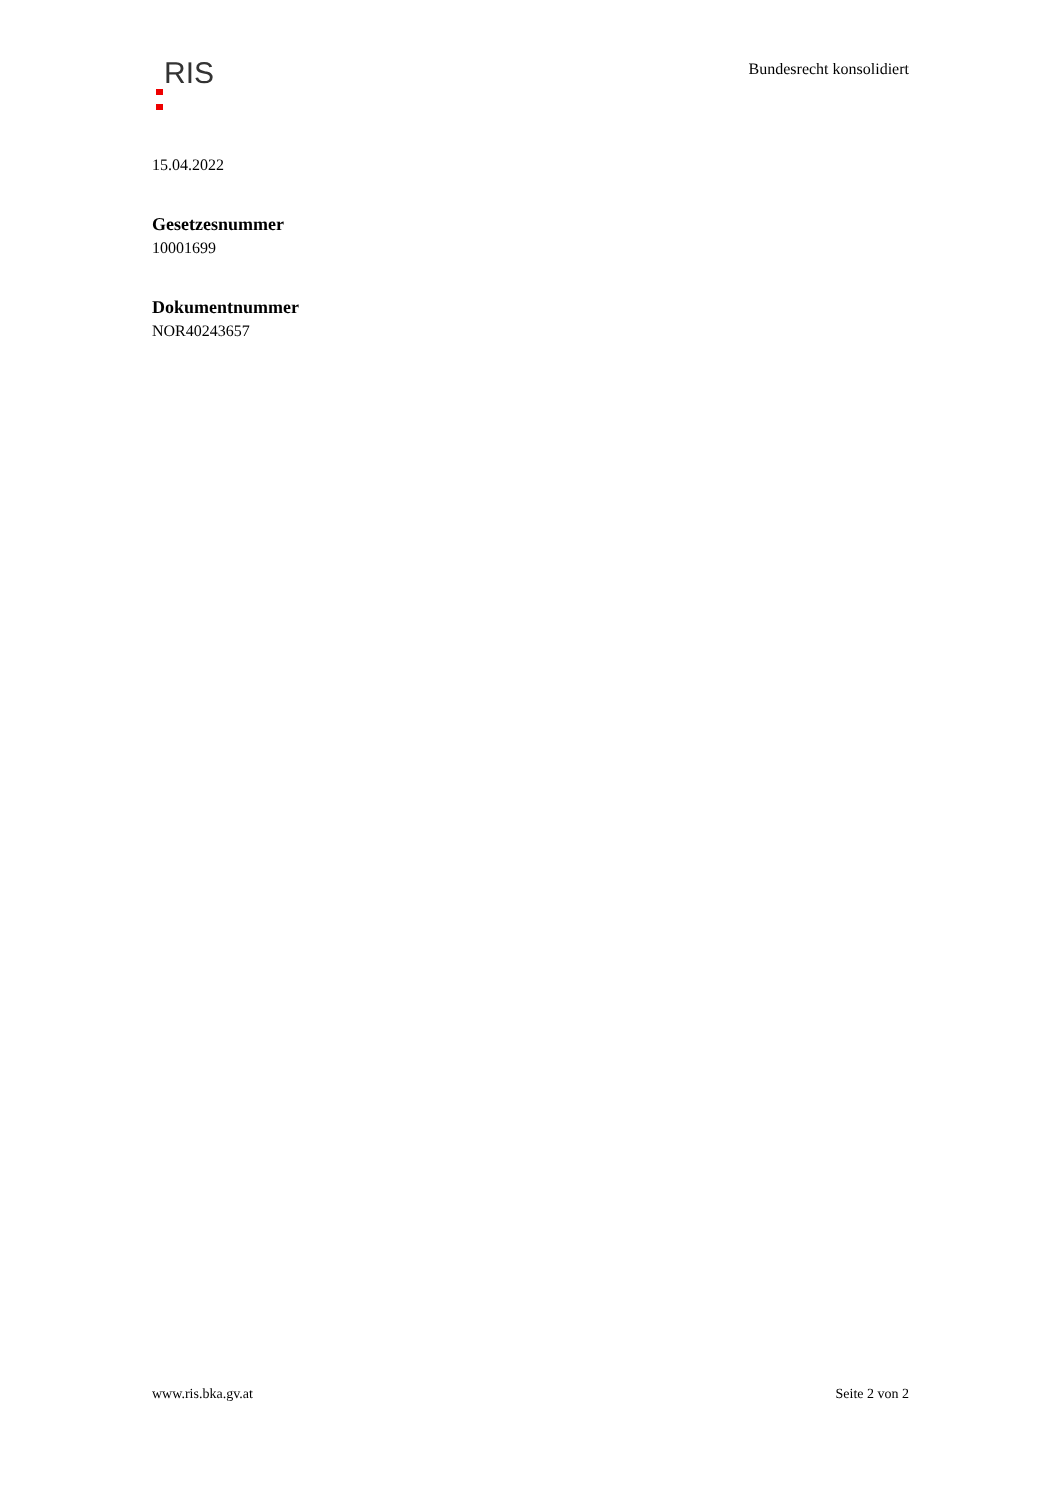RIS
Bundesrecht konsolidiert
15.04.2022
Gesetzesnummer
10001699
Dokumentnummer
NOR40243657
www.ris.bka.gv.at Seite 2 von 2